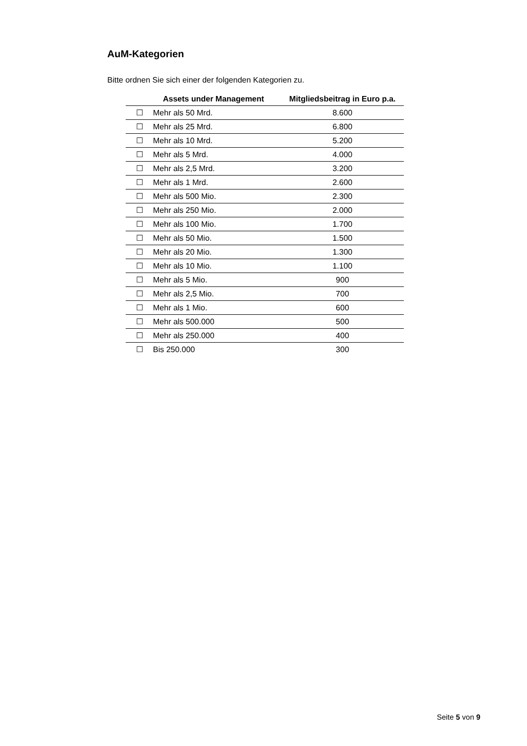AuM-Kategorien
Bitte ordnen Sie sich einer der folgenden Kategorien zu.
| | Assets under Management | Mitgliedsbeitrag in Euro p.a. |
| --- | --- | --- |
| ☐ | Mehr als 50 Mrd. | 8.600 |
| ☐ | Mehr als 25 Mrd. | 6.800 |
| ☐ | Mehr als 10 Mrd. | 5.200 |
| ☐ | Mehr als 5 Mrd. | 4.000 |
| ☐ | Mehr als 2,5 Mrd. | 3.200 |
| ☐ | Mehr als 1 Mrd. | 2.600 |
| ☐ | Mehr als 500 Mio. | 2.300 |
| ☐ | Mehr als 250 Mio. | 2.000 |
| ☐ | Mehr als 100 Mio. | 1.700 |
| ☐ | Mehr als 50 Mio. | 1.500 |
| ☐ | Mehr als 20 Mio. | 1.300 |
| ☐ | Mehr als 10 Mio. | 1.100 |
| ☐ | Mehr als 5 Mio. | 900 |
| ☐ | Mehr als 2,5 Mio. | 700 |
| ☐ | Mehr als 1 Mio. | 600 |
| ☐ | Mehr als 500.000 | 500 |
| ☐ | Mehr als 250.000 | 400 |
| ☐ | Bis 250.000 | 300 |
Seite 5 von 9